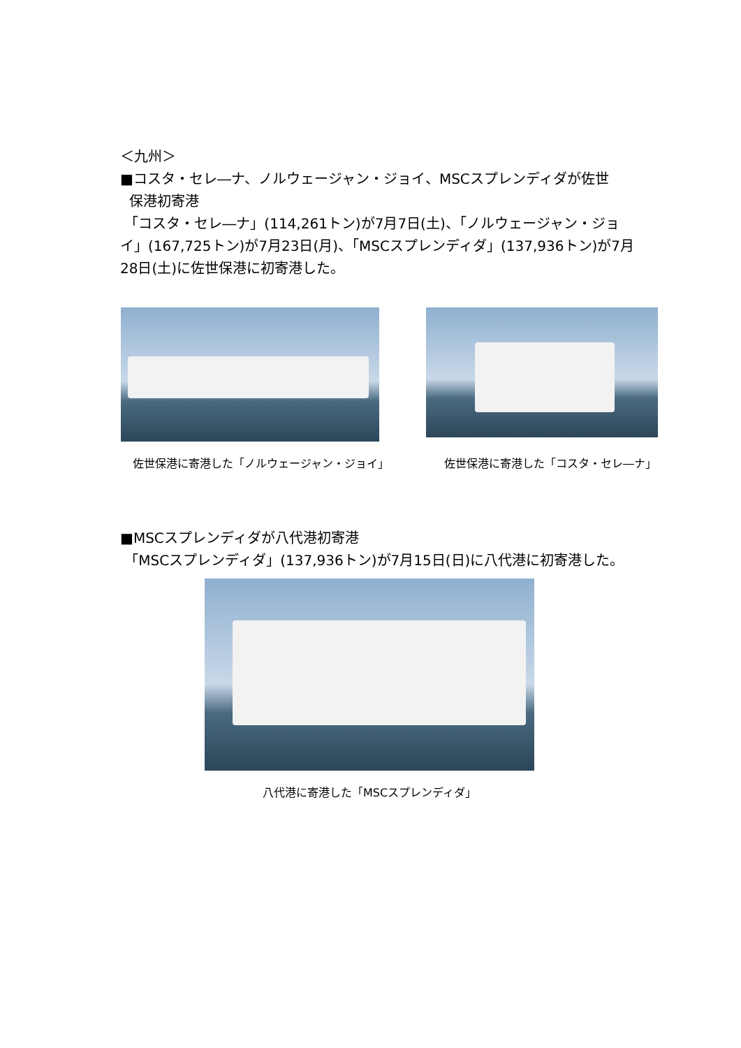＜九州＞
■コスタ・セレ―ナ、ノルウェージャン・ジョイ、MSCスプレンディダが佐世
保港初寄港
「コスタ・セレ―ナ」(114,261トン)が7月7日(土)、「ノルウェージャン・ジョイ」(167,725トン)が7月23日(月)、「MSCスプレンディダ」(137,936トン)が7月28日(土)に佐世保港に初寄港した。
佐世保港に寄港した「ノルウェージャン・ジョイ」
佐世保港に寄港した「コスタ・セレ―ナ」
■MSCスプレンディダが八代港初寄港
「MSCスプレンディダ」(137,936トン)が7月15日(日)に八代港に初寄港した。
八代港に寄港した「MSCスプレンディダ」